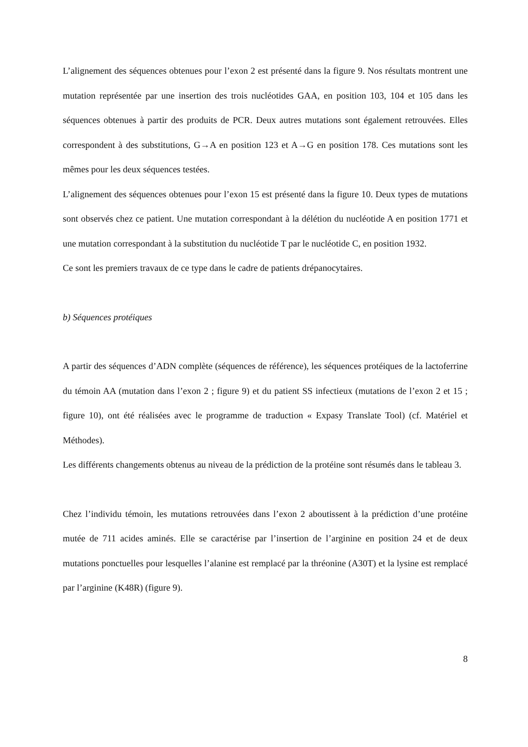L’alignement des séquences obtenues pour l’exon 2 est présenté dans la figure 9. Nos résultats montrent une mutation représentée par une insertion des trois nucléotides GAA, en position 103, 104 et 105 dans les séquences obtenues à partir des produits de PCR. Deux autres mutations sont également retrouvées. Elles correspondent à des substitutions, G→A en position 123 et A→G en position 178. Ces mutations sont les mêmes pour les deux séquences testées.
L’alignement des séquences obtenues pour l’exon 15 est présenté dans la figure 10. Deux types de mutations sont observés chez ce patient. Une mutation correspondant à la délétion du nucléotide A en position 1771 et une mutation correspondant à la substitution du nucléotide T par le nucléotide C, en position 1932.
Ce sont les premiers travaux de ce type dans le cadre de patients drépanocytaires.
b) Séquences protéiques
A partir des séquences d’ADN complète (séquences de référence), les séquences protéiques de la lactoferrine du témoin AA (mutation dans l’exon 2 ; figure 9) et du patient SS infectieux (mutations de l’exon 2 et 15 ; figure 10), ont été réalisées avec le programme de traduction « Expasy Translate Tool) (cf. Matériel et Méthodes).
Les différents changements obtenus au niveau de la prédiction de la protéine sont résumés dans le tableau 3.
Chez l’individu témoin, les mutations retrouvées dans l’exon 2 aboutissent à la prédiction d’une protéine mutée de 711 acides aminés. Elle se caractérise par l’insertion de l’arginine en position 24 et de deux mutations ponctuelles pour lesquelles l’alanine est remplacé par la thréonine (A30T) et la lysine est remplacé par l’arginine (K48R) (figure 9).
8